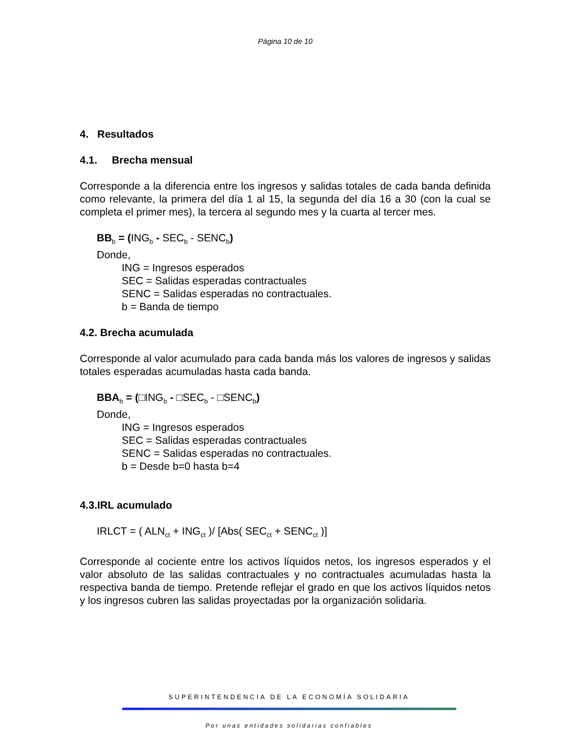Página 10 de 10
4. Resultados
4.1. Brecha mensual
Corresponde a la diferencia entre los ingresos y salidas totales de cada banda definida como relevante, la primera del día 1 al 15, la segunda del día 16 a 30 (con la cual se completa el primer mes), la tercera al segundo mes y la cuarta al tercer mes.
BB<sub>b</sub> = (ING<sub>b</sub> - SEC<sub>b</sub> - SENC<sub>b</sub>)
Donde,
ING = Ingresos esperados
SEC = Salidas esperadas contractuales
SENC = Salidas esperadas no contractuales.
b = Banda de tiempo
4.2. Brecha acumulada
Corresponde al valor acumulado para cada banda más los valores de ingresos y salidas totales esperadas acumuladas hasta cada banda.
BBA<sub>b</sub> = (□ING<sub>b</sub> - □SEC<sub>b</sub> - □SENC<sub>b</sub>)
Donde,
ING = Ingresos esperados
SEC = Salidas esperadas contractuales
SENC = Salidas esperadas no contractuales.
b = Desde b=0 hasta b=4
4.3.IRL acumulado
IRLCT = ( ALN<sub>ct</sub> + ING<sub>ct</sub> )/ [Abs( SEC<sub>ct</sub> + SENC<sub>ct</sub> )]
Corresponde al cociente entre los activos líquidos netos, los ingresos esperados y el valor absoluto de las salidas contractuales y no contractuales acumuladas hasta la respectiva banda de tiempo. Pretende reflejar el grado en que los activos líquidos netos y los ingresos cubren las salidas proyectadas por la organización solidaria.
SUPERINTENDENCIA DE LA ECONOMÍA SOLIDARIA
Por unas entidades solidarias confiables